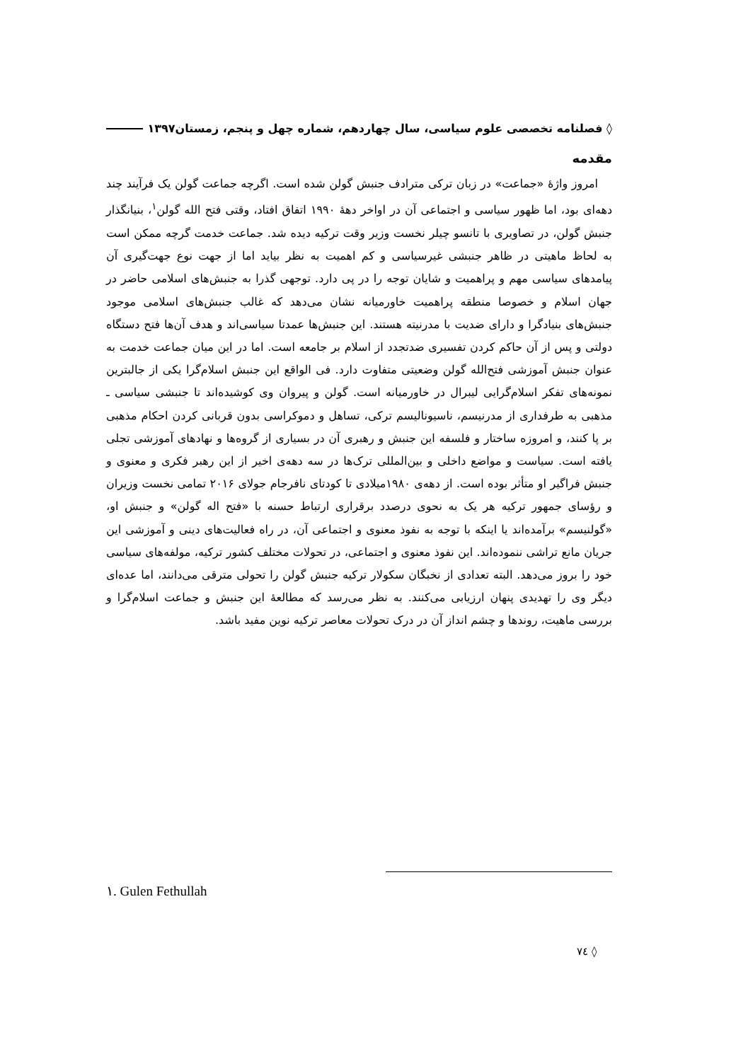◊ فصلنامه تخصصی علوم سیاسی، سال چهاردهم، شماره چهل و پنجم، زمستان۱۳۹۷
مقدمه
امروز واژۀ «جماعت» در زبان ترکی مترادف جنبش گولن شده است. اگرچه جماعت گولن یک فرآیند چند دهه‌ای بود، اما ظهور سیاسی و اجتماعی آن در اواخر دهۀ ۱۹۹۰ اتفاق افتاد، وقتی فتح الله گولن<sup>۱</sup>، بنیانگذار جنبش گولن، در تصاویری با تانسو چیلر نخست وزیر وقت ترکیه دیده شد. جماعت خدمت گرچه ممکن است به لحاظ ماهیتی در ظاهر جنبشی غیرسیاسی و کم اهمیت به نظر بیاید اما از جهت نوع جهت‌گیری آن پیامدهای سیاسی مهم و پراهمیت و شایان توجه را در پی دارد. توجهی گذرا به جنبش‌های اسلامی حاضر در جهان اسلام و خصوصا منطقه پراهمیت خاورمیانه نشان می‌دهد که غالب جنبش‌های اسلامی موجود جنبش‌های بنیادگرا و دارای ضدیت با مدرنیته هستند. این جنبش‌ها عمدتا سیاسی‌اند و هدف آن‌ها فتح دستگاه دولتی و پس از آن حاکم کردن تفسیری ضدتجدد از اسلام بر جامعه است. اما در این میان جماعت خدمت به عنوان جنبش آموزشی فتح‌الله گولن وضعیتی متفاوت دارد. فی الواقع این جنبش اسلام‌گرا یکی از جالبترین نمونه‌های تفکر اسلام‌گرایی لیبرال در خاورمیانه است. گولن و پیروان وی کوشیده‌اند تا جنبشی سیاسی ـ مذهبی به طرفداری از مدرنیسم، ناسیونالیسم ترکی، تساهل و دموکراسی بدون قربانی کردن احکام مذهبی بر پا کنند، و امروزه ساختار و فلسفه این جنبش و رهبری آن در بسیاری از گروه‌ها و نهادهای آموزشی تجلی یافته است. سیاست و مواضع داخلی و بین‌المللی ترک‌ها در سه دهه‌ی اخیر از این رهبر فکری و معنوی و جنبش فراگیر او متأثر بوده است. از دهه‌ی ۱۹۸۰میلادی تا کودتای نافرجام جولای ۲۰۱۶ تمامی نخست وزیران و رؤسای جمهور ترکیه هر یک به نحوی درصدد برقراری ارتباط حسنه با «فتح اله گولن» و جنبش او، «گولنیسم» برآمده‌اند یا اینکه با توجه به نفوذ معنوی و اجتماعی آن، در راه فعالیت‌های دینی و آموزشی این جریان مانع تراشی ننموده‌اند. این نفوذ معنوی و اجتماعی، در تحولات مختلف کشور ترکیه، مولفه‌های سیاسی خود را بروز می‌دهد. البته تعدادی از نخبگان سکولار ترکیه جنبش گولن را تحولی مترقی می‌دانند، اما عده‌ای دیگر وی را تهدیدی پنهان ارزیابی می‌کنند. به نظر می‌رسد که مطالعۀ این جنبش و جماعت اسلام‌گرا و بررسی ماهیت، روندها و چشم انداز آن در درک تحولات معاصر ترکیه نوین مفید باشد.
١. Gulen Fethullah
◊ ٧٤